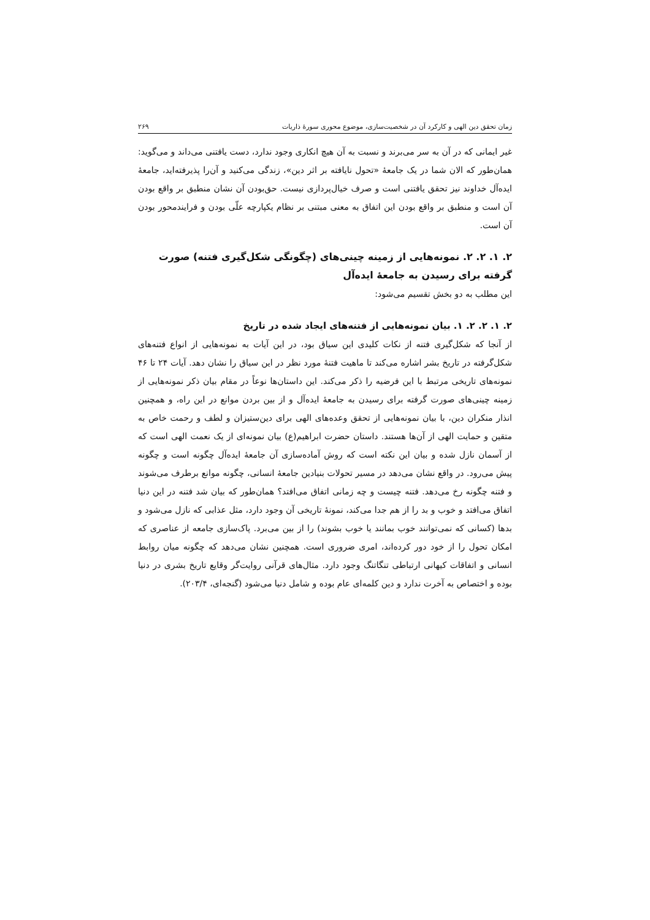زمان تحقق دین الهی و کارکرد آن در شخصیت‌سازی، موضوع محوری سورهٔ ذاریات ۲۶۹
غیر ایمانی که در آن به سر می‌برند و نسبت به آن هیچ انکاری وجود ندارد، دست یافتنی می‌داند و می‌گوید: همان‌طور که الان شما در یک جامعهٔ «تحول نایافته بر اثر دین»، زندگی می‌کنید و آن‌را پذیرفته‌اید، جامعهٔ ایده‌آل خداوند نیز تحقق یافتنی است و صرف خیال‌پردازی نیست. حق‌بودن آن نشان منطبق بر واقع بودن آن است و منطبق بر واقع بودن این اتفاق به معنی مبتنی بر نظام یکپارچه علّی بودن و فرایندمحور بودن آن است.
۲. ۱. ۲. ۲. نمونه‌هایی از زمینه چینی‌های (چگونگی شکل‌گیری فتنه) صورت گرفته برای رسیدن به جامعهٔ ایده‌آل
این مطلب به دو بخش تقسیم می‌شود:
۲. ۱. ۲. ۲. ۱. بیان نمونه‌هایی از فتنه‌های ایجاد شده در تاریخ
از آنجا که شکل‌گیری فتنه از نکات کلیدی این سیاق بود، در این آیات به نمونه‌هایی از انواع فتنه‌های شکل‌گرفته در تاریخ بشر اشاره می‌کند تا ماهیت فتنهٔ مورد نظر در این سیاق را نشان دهد. آیات ۲۴ تا ۴۶ نمونه‌های تاریخی مرتبط با این فرضیه را ذکر می‌کند. این داستان‌ها نوعاً در مقام بیان ذکر نمونه‌هایی از زمینه چینی‌های صورت گرفته برای رسیدن به جامعهٔ ایده‌آل و از بین بردن موانع در این راه، و همچنین انذار منکران دین، با بیان نمونه‌هایی از تحقق وعده‌های الهی برای دین‌ستیزان و لطف و رحمت خاص به متقین و حمایت الهی از آن‌ها هستند. داستان حضرت ابراهیم(ع) بیان نمونه‌ای از یک نعمت الهی است که از آسمان نازل شده و بیان این نکته است که روش آماده‌سازی آن جامعهٔ ایده‌آل چگونه است و چگونه پیش می‌رود. در واقع نشان می‌دهد در مسیر تحولات بنیادین جامعهٔ انسانی، چگونه موانع برطرف می‌شوند و فتنه چگونه رخ می‌دهد. فتنه چیست و چه زمانی اتفاق می‌افتد؟ همان‌طور که بیان شد فتنه در این دنیا اتفاق می‌افتد و خوب و بد را از هم جدا می‌کند، نمونهٔ تاریخی آن وجود دارد، مثل عذابی که نازل می‌شود و بدها (کسانی که نمی‌توانند خوب بمانند یا خوب بشوند) را از بین می‌برد. پاک‌سازی جامعه از عناصری که امکان تحول را از خود دور کرده‌اند، امری ضروری است. همچنین نشان می‌دهد که چگونه میان روابط انسانی و اتفاقات کیهانی ارتباطی تنگاتنگ وجود دارد. مثال‌های قرآنی روایت‌گر وقایع تاریخ بشری در دنیا بوده و اختصاص به آخرت ندارد و دین کلمه‌ای عام بوده و شامل دنیا می‌شود (گنجه‌ای، ۲۰۳/۴).